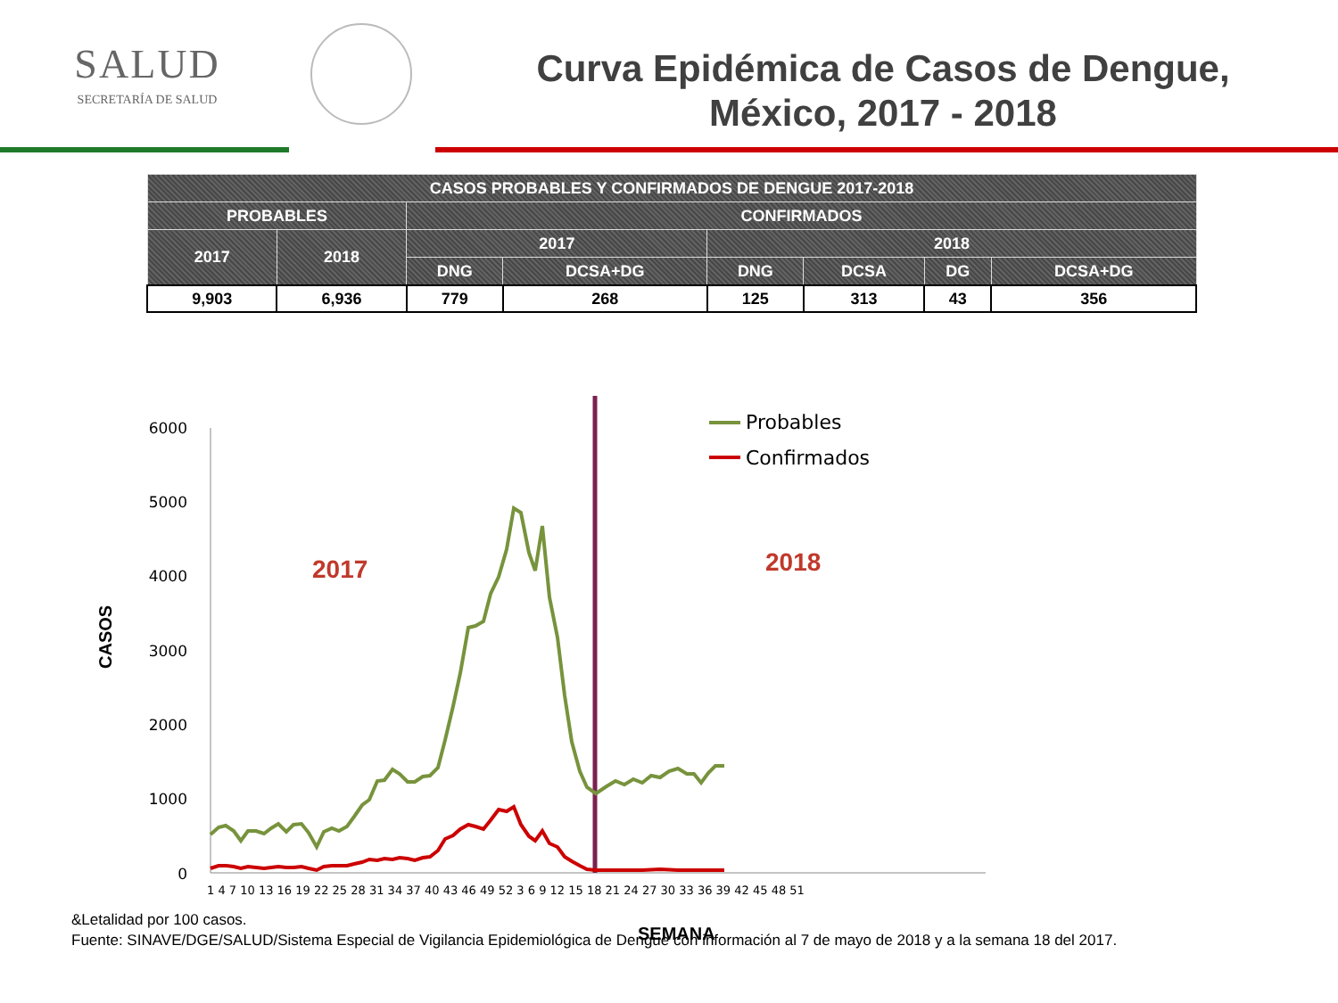SALUD
SECRETARÍA DE SALUD
Curva Epidémica de Casos de Dengue,
México, 2017 - 2018
| CASOS PROBABLES Y CONFIRMADOS DE DENGUE 2017-2018 | | | | | | | |
| --- | --- | --- | --- | --- | --- | --- | --- |
| PROBABLES | | CONFIRMADOS | | | | | |
| 2017 | 2018 | 2017 | | 2018 | | | |
| | | DNG | DCSA+DG | DNG | DCSA | DG | DCSA+DG |
| 9,903 | 6,936 | 779 | 268 | 125 | 313 | 43 | 356 |
6000
5000
4000
3000
2000
1000
0
1 4 7 10 13 16 19 22 25 28 31 34 37 40 43 46 49 52 3 6 9 12 15 18 21 24 27 30 33 36 39 42 45 48 51
CASOS
SEMANA
2017
2018
Probables
Confirmados
&Letalidad por 100 casos.
Fuente: SINAVE/DGE/SALUD/Sistema Especial de Vigilancia Epidemiológica de Dengue con información al 7 de mayo de 2018 y a la semana 18 del 2017.